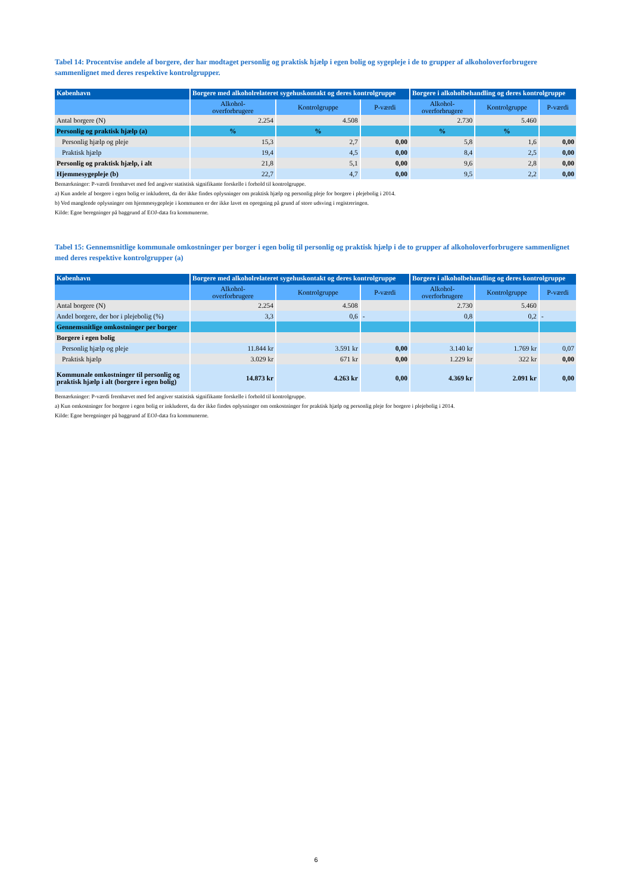Tabel 14: Procentvise andele af borgere, der har modtaget personlig og praktisk hjælp i egen bolig og sygepleje i de to grupper af alkoholoverforbrugere sammenlignet med deres respektive kontrolgrupper.
| København | Borgere med alkoholrelateret sygehuskontakt og deres kontrolgruppe | | | Borgere i alkoholbehandling og deres kontrolgruppe | | |
| --- | --- | --- | --- | --- | --- | --- |
| | Alkohol- overforbrugere | Kontrolgruppe | P-værdi | Alkohol- overforbrugere | Kontrolgruppe | P-værdi |
| Antal borgere (N) | 2.254 | 4.508 | | 2.730 | 5.460 | |
| Personlig og praktisk hjælp (a) | % | % | | % | % | |
| Personlig hjælp og pleje | 15,3 | 2,7 | 0,00 | 5,8 | 1,6 | 0,00 |
| Praktisk hjælp | 19,4 | 4,5 | 0,00 | 8,4 | 2,5 | 0,00 |
| Personlig og praktisk hjælp, i alt | 21,8 | 5,1 | 0,00 | 9,6 | 2,8 | 0,00 |
| Hjemmesygepleje (b) | 22,7 | 4,7 | 0,00 | 9,5 | 2,2 | 0,00 |
Bemærkninger: P-værdi fremhævet med fed angiver statistisk signifikante forskelle i forhold til kontrolgruppe.
a) Kun andele af borgere i egen bolig er inkluderet, da der ikke findes oplysninger om praktisk hjælp og personlig pleje for borgere i plejebolig i 2014.
b) Ved manglende oplysninger om hjemmesygepleje i kommunen er der ikke lavet en opregning på grund af store udsving i registreringen.
Kilde: Egne beregninger på baggrund af EOJ-data fra kommunerne.
Tabel 15: Gennemsnitlige kommunale omkostninger per borger i egen bolig til personlig og praktisk hjælp i de to grupper af alkoholoverforbrugere sammenlignet med deres respektive kontrolgrupper (a)
| København | Borgere med alkoholrelateret sygehuskontakt og deres kontrolgruppe | | | Borgere i alkoholbehandling og deres kontrolgruppe | | |
| --- | --- | --- | --- | --- | --- | --- |
| | Alkohol- overforbrugere | Kontrolgruppe | P-værdi | Alkohol- overforbrugere | Kontrolgruppe | P-værdi |
| Antal borgere (N) | 2.254 | 4.508 | | 2.730 | 5.460 | |
| Andel borgere, der bor i plejebolig (%) | 3,3 | 0,6 | - | 0,8 | 0,2 | - |
| Gennemsnitlige omkostninger per borger | | | | | | |
| Borgere i egen bolig | | | | | | |
| Personlig hjælp og pleje | 11.844 kr | 3.591 kr | 0,00 | 3.140 kr | 1.769 kr | 0,07 |
| Praktisk hjælp | 3.029 kr | 671 kr | 0,00 | 1.229 kr | 322 kr | 0,00 |
| Kommunale omkostninger til personlig og praktisk hjælp i alt (borgere i egen bolig) | 14.873 kr | 4.263 kr | 0,00 | 4.369 kr | 2.091 kr | 0,00 |
Bemærkninger: P-værdi fremhævet med fed angiver statistisk signifikante forskelle i forhold til kontrolgruppe.
a) Kun omkostninger for borgere i egen bolig er inkluderet, da der ikke findes oplysninger om omkostninger for praktisk hjælp og personlig pleje for borgere i plejebolig i 2014.
Kilde: Egne beregninger på baggrund af EOJ-data fra kommunerne.
6